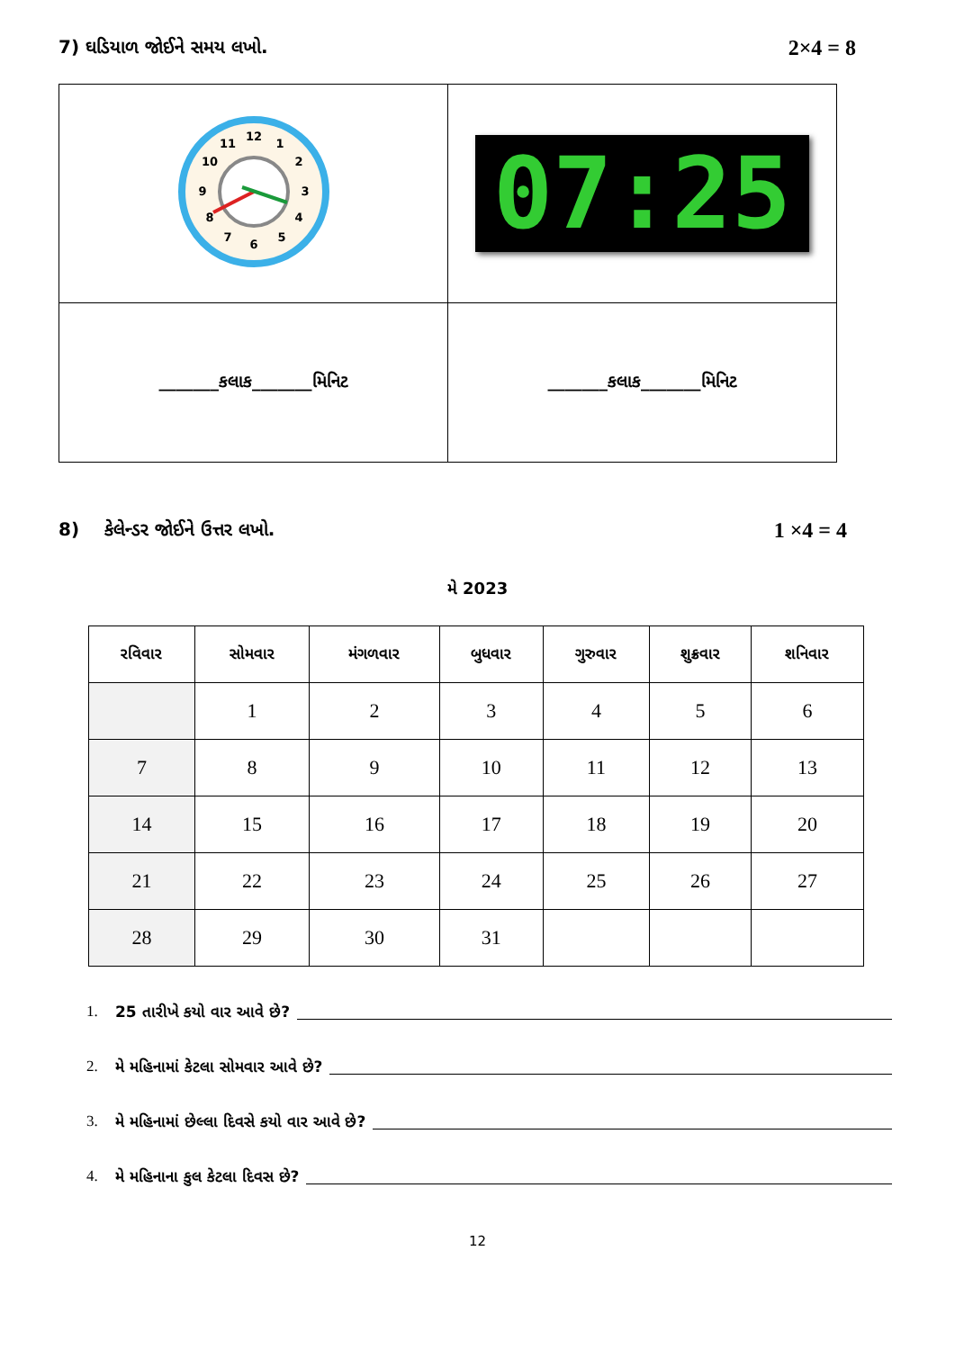7) ઘડિયાળ જોઈને સમય લખો. 2×4 = 8
| 12 1 2 3 4 5 6 7 8 9 10 11 | 07:25 |
| _______કલાક_______મિનિટ | _______કલાક_______મિનિટ |
8) કેલેન્ડર જોઈને ઉત્તર લખો. 1 ×4 = 4
મે 2023
| રવિવાર | સોમવાર | મંગળવાર | બુધવાર | ગુરુવાર | શુક્રવાર | શનિવાર |
| --- | --- | --- | --- | --- | --- | --- |
| | 1 | 2 | 3 | 4 | 5 | 6 |
| 7 | 8 | 9 | 10 | 11 | 12 | 13 |
| 14 | 15 | 16 | 17 | 18 | 19 | 20 |
| 21 | 22 | 23 | 24 | 25 | 26 | 27 |
| 28 | 29 | 30 | 31 | | | |
1. 25 તારીખે કયો વાર આવે છે?
2. મે મહિનામાં કેટલા સોમવાર આવે છે?
3. મે મહિનામાં છેલ્લા દિવસે કયો વાર આવે છે?
4. મે મહિનાના કુલ કેટલા દિવસ છે?
12